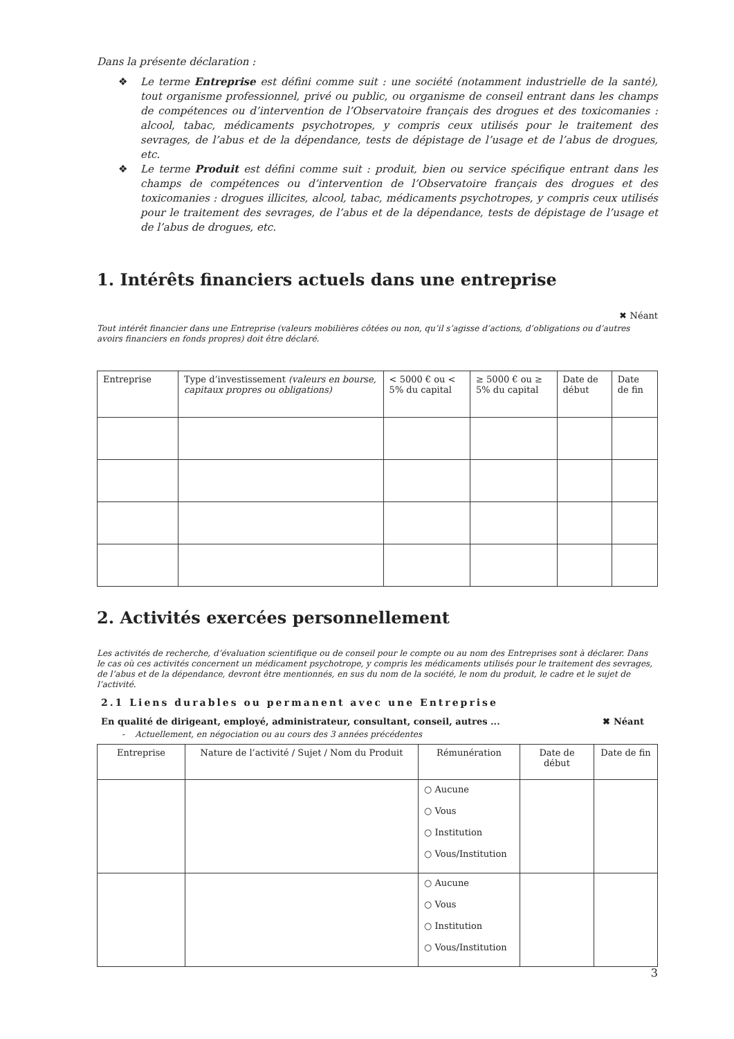Dans la présente déclaration :
❖ Le terme Entreprise est défini comme suit : une société (notamment industrielle de la santé), tout organisme professionnel, privé ou public, ou organisme de conseil entrant dans les champs de compétences ou d’intervention de l’Observatoire français des drogues et des toxicomanies : alcool, tabac, médicaments psychotropes, y compris ceux utilisés pour le traitement des sevrages, de l’abus et de la dépendance, tests de dépistage de l’usage et de l’abus de drogues, etc.
❖ Le terme Produit est défini comme suit : produit, bien ou service spécifique entrant dans les champs de compétences ou d’intervention de l’Observatoire français des drogues et des toxicomanies : drogues illicites, alcool, tabac, médicaments psychotropes, y compris ceux utilisés pour le traitement des sevrages, de l’abus et de la dépendance, tests de dépistage de l’usage et de l’abus de drogues, etc.
1. Intérêts financiers actuels dans une entreprise
✖ Néant
Tout intérêt financier dans une Entreprise (valeurs mobilières côtées ou non, qu’il s’agisse d’actions, d’obligations ou d’autres avoirs financiers en fonds propres) doit être déclaré.
| Entreprise | Type d’investissement (valeurs en bourse, capitaux propres ou obligations) | < 5000 € ou < 5% du capital | ≥ 5000 € ou ≥ 5% du capital | Date de début | Date de fin |
| --- | --- | --- | --- | --- | --- |
2. Activités exercées personnellement
Les activités de recherche, d’évaluation scientifique ou de conseil pour le compte ou au nom des Entreprises sont à déclarer. Dans le cas où ces activités concernent un médicament psychotrope, y compris les médicaments utilisés pour le traitement des sevrages, de l’abus et de la dépendance, devront être mentionnés, en sus du nom de la société, le nom du produit, le cadre et le sujet de l’activité.
2.1 Liens durables ou permanent avec une Entreprise
En qualité de dirigeant, employé, administrateur, consultant, conseil, autres ... ✖ Néant
- Actuellement, en négociation ou au cours des 3 années précédentes
| Entreprise | Nature de l’activité / Sujet / Nom du Produit | Rémunération | Date de début | Date de fin |
| --- | --- | --- | --- | --- |
| | | ○ Aucune ○ Vous ○ Institution ○ Vous/Institution | | |
| | | ○ Aucune ○ Vous ○ Institution ○ Vous/Institution | | |
3